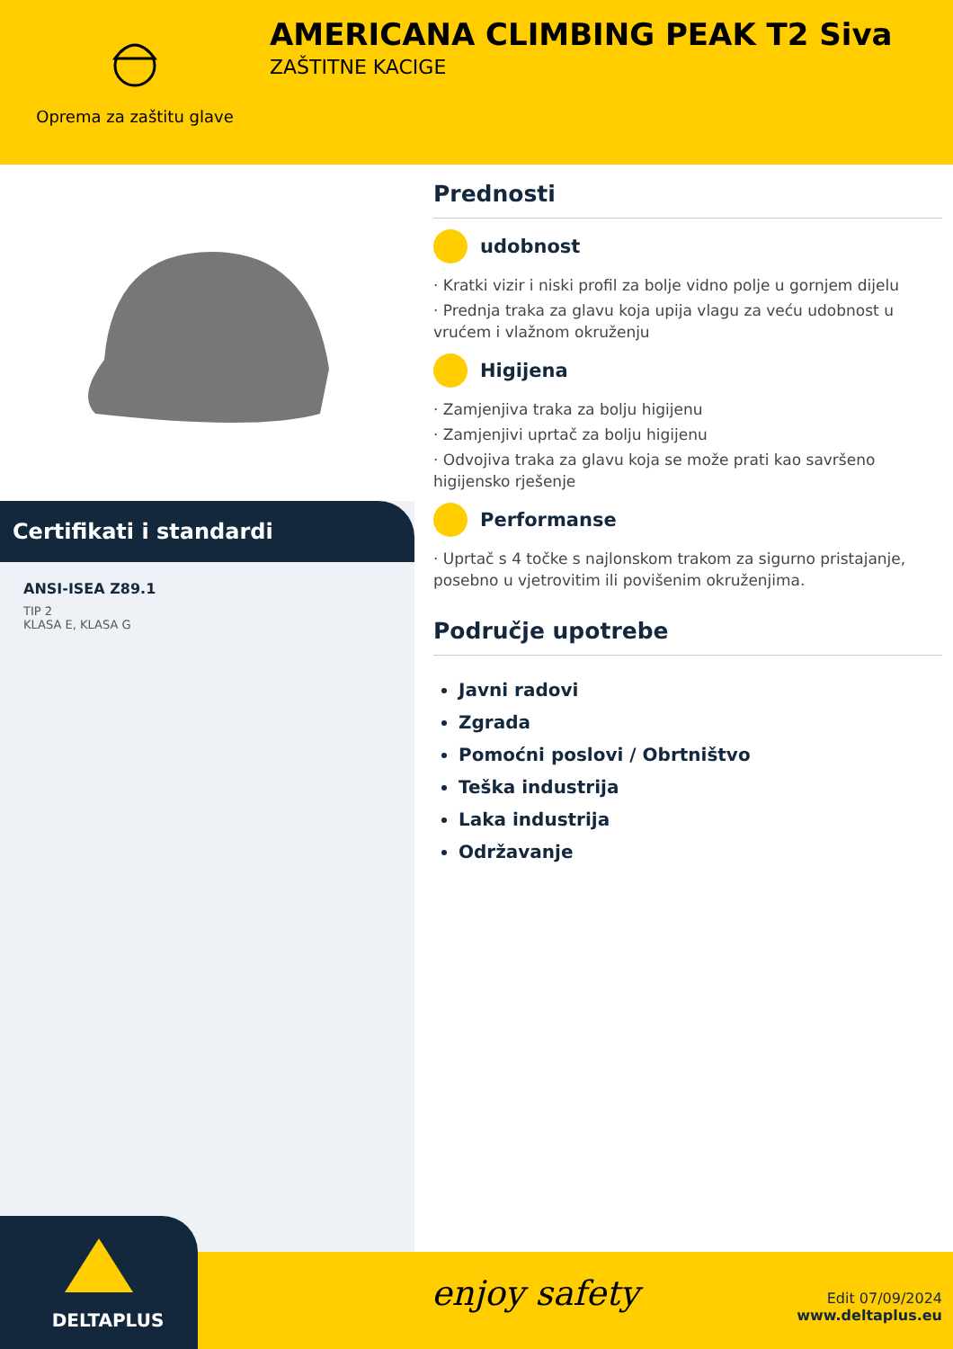Oprema za zaštitu glave
AMERICANA CLIMBING PEAK T2 Siva
ZAŠTITNE KACIGE
Certifikati i standardi
ANSI-ISEA Z89.1
TIP 2
KLASA E, KLASA G
Prednosti
udobnost
· Kratki vizir i niski profil za bolje vidno polje u gornjem dijelu
· Prednja traka za glavu koja upija vlagu za veću udobnost u vrućem i vlažnom okruženju
Higijena
· Zamjenjiva traka za bolju higijenu
· Zamjenjivi uprtač za bolju higijenu
· Odvojiva traka za glavu koja se može prati kao savršeno higijensko rješenje
Performanse
· Uprtač s 4 točke s najlonskom trakom za sigurno pristajanje, posebno u vjetrovitim ili povišenim okruženjima.
Područje upotrebe
Javni radovi
Zgrada
Pomoćni poslovi / Obrtništvo
Teška industrija
Laka industrija
Održavanje
DELTAPLUS
enjoy safety
Edit 07/09/2024
www.deltaplus.eu